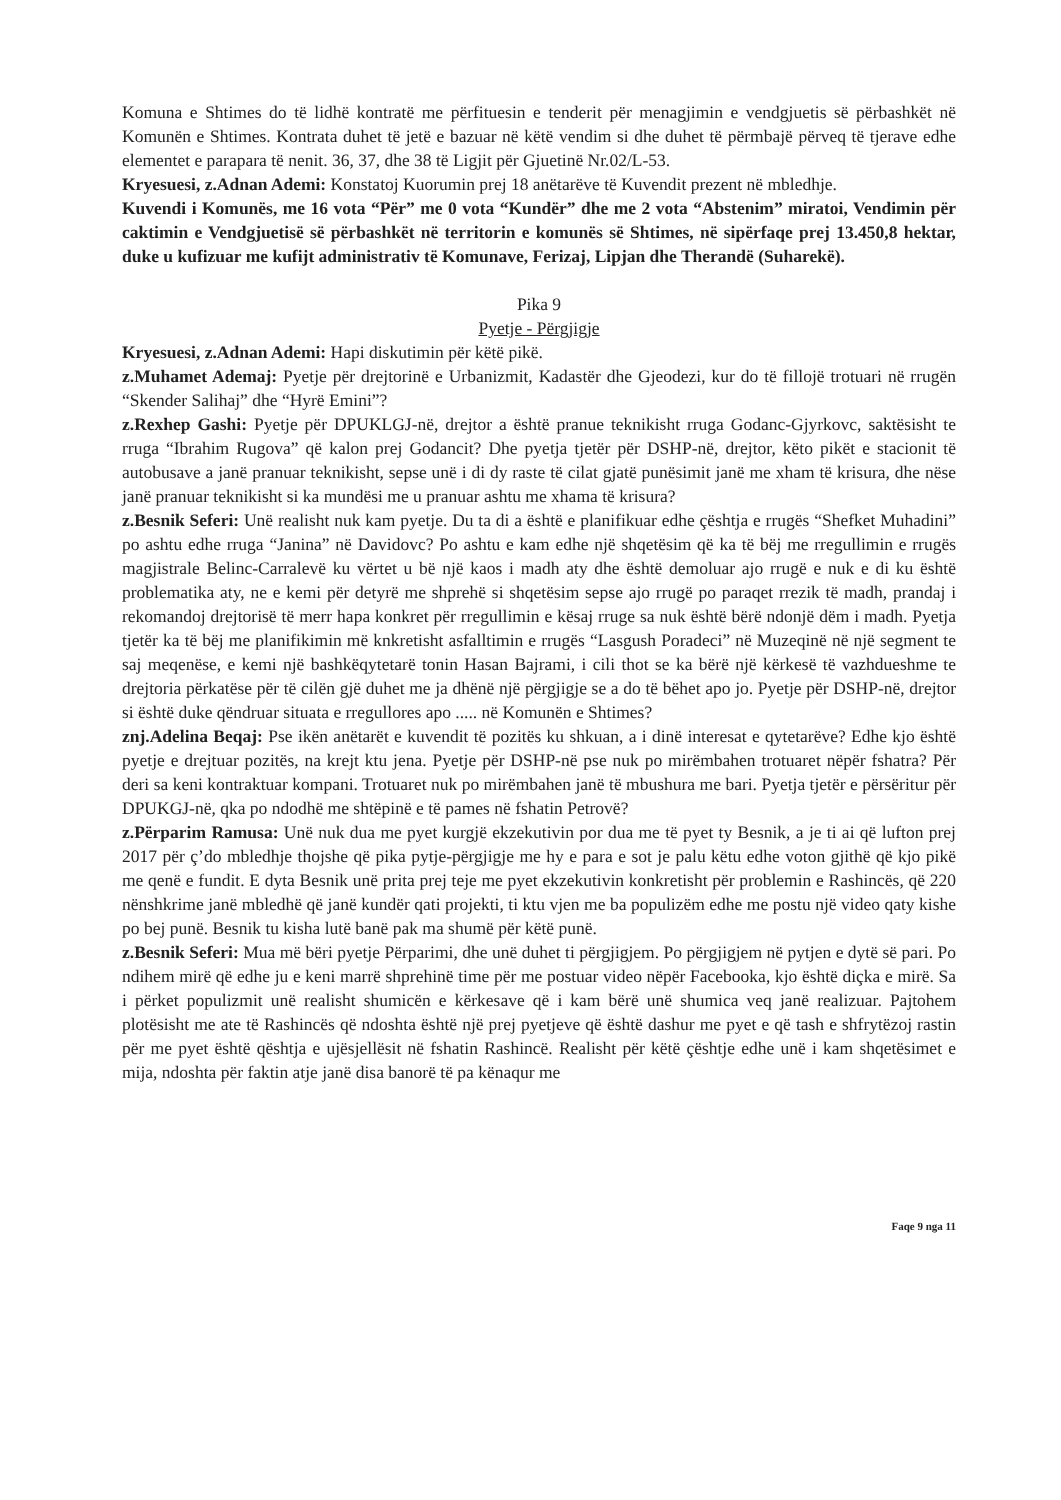Komuna e Shtimes do të lidhë kontratë me përfituesin e tenderit për menagjimin e vendgjuetis së përbashkët në Komunën e Shtimes. Kontrata duhet të jetë e bazuar në këtë vendim si dhe duhet të përmbajë përveq të tjerave edhe elementet e parapara të nenit. 36, 37, dhe 38 të Ligjit për Gjuetinë Nr.02/L-53.
Kryesuesi, z.Adnan Ademi: Konstatoj Kuorumin prej 18 anëtarëve të Kuvendit prezent në mbledhje.
Kuvendi i Komunës, me 16 vota “Për” me 0 vota “Kundër” dhe me 2 vota “Abstenim” miratoi, Vendimin për caktimin e Vendgjuetisë së përbashkët në territorin e komunës së Shtimes, në sipërfaqe prej 13.450,8 hektar, duke u kufizuar me kufijt administrativ të Komunave, Ferizaj, Lipjan dhe Therandë (Suharekë).
Pika 9
Pyetje - Përgjigje
Kryesuesi, z.Adnan Ademi: Hapi diskutimin për këtë pikë.
z.Muhamet Ademaj: Pyetje për drejtorinë e Urbanizmit, Kadastër dhe Gjeodezi, kur do të fillojë trotuari në rrugën “Skender Salihaj” dhe “Hyrë Emini”?
z.Rexhep Gashi: Pyetje për DPUKLGJ-në, drejtor a është pranue teknikisht rruga Godanc-Gjyrkovc, saktësisht te rruga “Ibrahim Rugova” që kalon prej Godancit? Dhe pyetja tjetër për DSHP-në, drejtor, këto pikët e stacionit të autobusave a janë pranuar teknikisht, sepse unë i di dy raste të cilat gjatë punësimit janë me xham të krisura, dhe nëse janë pranuar teknikisht si ka mundësi me u pranuar ashtu me xhama të krisura?
z.Besnik Seferi: Unë realisht nuk kam pyetje. Du ta di a është e planifikuar edhe çështja e rrugës “Shefket Muhadini” po ashtu edhe rruga “Janina” në Davidovc? Po ashtu e kam edhe një shqetësim që ka të bëj me rregullimin e rrugës magjistrale Belinc-Carralevë ku vërtet u bë një kaos i madh aty dhe është demoluar ajo rrugë e nuk e di ku është problematika aty, ne e kemi për detyrë me shprehë si shqetësim sepse ajo rrugë po paraqet rrezik të madh, prandaj i rekomandoj drejtorisë të merr hapa konkret për rregullimin e kësaj rruge sa nuk është bërë ndonjë dëm i madh. Pyetja tjetër ka të bëj me planifikimin më knkretisht asfalltimin e rrugës “Lasgush Poradeci” në Muzeqinë në një segment te saj meqenëse, e kemi një bashkëqytetarë tonin Hasan Bajrami, i cili thot se ka bërë një kërkesë të vazhdueshme te drejtoria përkatëse për të cilën gjë duhet me ja dhënë një përgjigje se a do të bëhet apo jo. Pyetje për DSHP-në, drejtor si është duke qëndruar situata e rregullores apo ..... në Komunën e Shtimes?
znj.Adelina Beqaj: Pse ikën anëtarët e kuvendit të pozitës ku shkuan, a i dinë interesat e qytetarëve? Edhe kjo është pyetje e drejtuar pozitës, na krejt ktu jena. Pyetje për DSHP-në pse nuk po mirëmbahen trotuaret nëpër fshatra? Për deri sa keni kontraktuar kompani. Trotuaret nuk po mirëmbahen janë të mbushura me bari. Pyetja tjetër e përsëritur për DPUKGJ-në, qka po ndodhë me shtëpinë e të pames në fshatin Petrovë?
z.Përparim Ramusa: Unë nuk dua me pyet kurgjë ekzekutivin por dua me të pyet ty Besnik, a je ti ai që lufton prej 2017 për ç’do mbledhje thojshe që pika pytje-përgjigje me hy e para e sot je palu këtu edhe voton gjithë që kjo pikë me qenë e fundit. E dyta Besnik unë prita prej teje me pyet ekzekutivin konkretisht për problemin e Rashincës, që 220 nënshkrime janë mbledhë që janë kundër qati projekti, ti ktu vjen me ba populizëm edhe me postu një video qaty kishe po bej punë. Besnik tu kisha lutë banë pak ma shumë për këtë punë.
z.Besnik Seferi: Mua më bëri pyetje Përparimi, dhe unë duhet ti përgjigjem. Po përgjigjem në pytjen e dytë së pari. Po ndihem mirë që edhe ju e keni marrë shprehinë time për me postuar video nëpër Facebooka, kjo është diçka e mirë. Sa i përket populizmit unë realisht shumicën e kërkesave që i kam bërë unë shumica veq janë realizuar. Pajtohem plotësisht me ate të Rashincës që ndoshta është një prej pyetjeve që është dashur me pyet e që tash e shfrytëzoj rastin për me pyet është qështja e ujësjellësit në fshatin Rashincë. Realisht për këtë çështje edhe unë i kam shqetësimet e mija, ndoshta për faktin atje janë disa banorë të pa kënaqur me
Faqe 9 nga 11